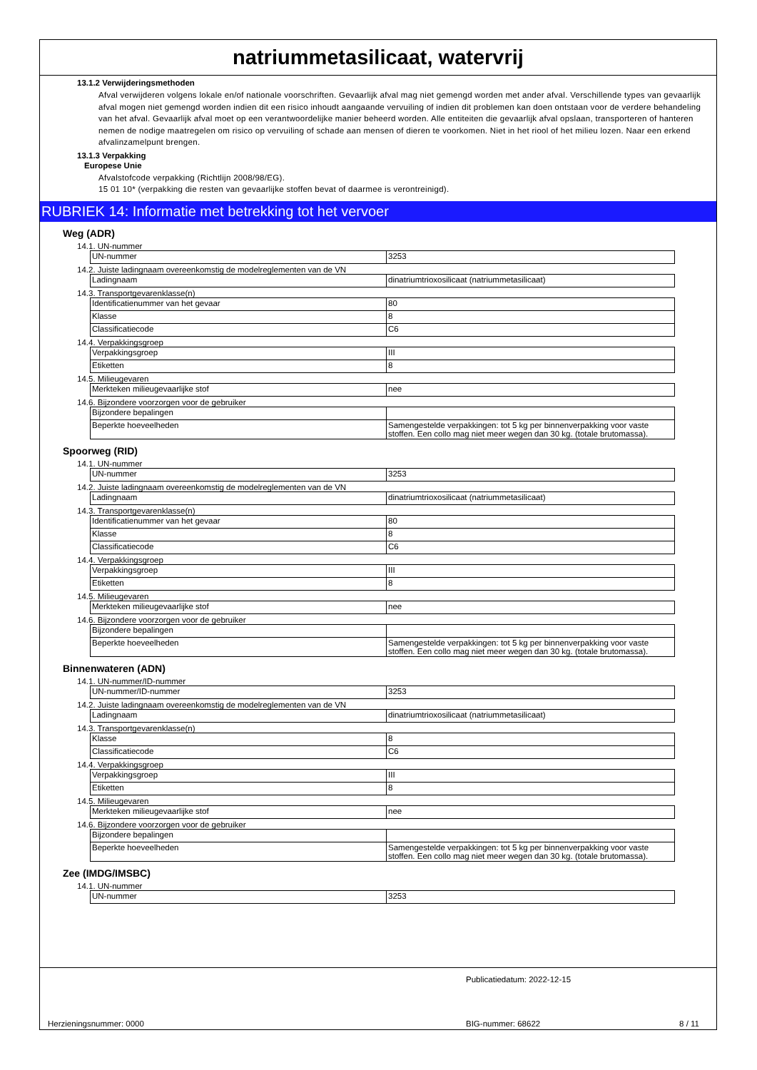natriummetasilicaat, watervrij
13.1.2 Verwijderingsmethoden
Afval verwijderen volgens lokale en/of nationale voorschriften. Gevaarlijk afval mag niet gemengd worden met ander afval. Verschillende types van gevaarlijk afval mogen niet gemengd worden indien dit een risico inhoudt aangaande vervuiling of indien dit problemen kan doen ontstaan voor de verdere behandeling van het afval. Gevaarlijk afval moet op een verantwoordelijke manier beheerd worden. Alle entiteiten die gevaarlijk afval opslaan, transporteren of hanteren nemen de nodige maatregelen om risico op vervuiling of schade aan mensen of dieren te voorkomen. Niet in het riool of het milieu lozen. Naar een erkend afvalinzamelpunt brengen.
13.1.3 Verpakking
Europese Unie
Afvalstofcode verpakking (Richtlijn 2008/98/EG).
15 01 10* (verpakking die resten van gevaarlijke stoffen bevat of daarmee is verontreinigd).
RUBRIEK 14: Informatie met betrekking tot het vervoer
Weg (ADR)
14.1. UN-nummer
| UN-nummer | 3253 |
14.2. Juiste ladingnaam overeenkomstig de modelreglementen van de VN
| Ladingnaam | dinatriumtrioxosilicaat (natriummetasilicaat) |
14.3. Transportgevarenklasse(n)
| Identificatienummer van het gevaar | 80 |
| Klasse | 8 |
| Classificatiecode | C6 |
14.4. Verpakkingsgroep
| Verpakkingsgroep | III |
| Etiketten | 8 |
14.5. Milieugevaren
| Merkteken milieugevaarlijke stof | nee |
14.6. Bijzondere voorzorgen voor de gebruiker
| Bijzondere bepalingen | |
| Beperkte hoeveelheden | Samengestelde verpakkingen: tot 5 kg per binnenverpakking voor vaste stoffen. Een collo mag niet meer wegen dan 30 kg. (totale brutomassa). |
Spoorweg (RID)
14.1. UN-nummer
| UN-nummer | 3253 |
14.2. Juiste ladingnaam overeenkomstig de modelreglementen van de VN
| Ladingnaam | dinatriumtrioxosilicaat (natriummetasilicaat) |
14.3. Transportgevarenklasse(n)
| Identificatienummer van het gevaar | 80 |
| Klasse | 8 |
| Classificatiecode | C6 |
14.4. Verpakkingsgroep
| Verpakkingsgroep | III |
| Etiketten | 8 |
14.5. Milieugevaren
| Merkteken milieugevaarlijke stof | nee |
14.6. Bijzondere voorzorgen voor de gebruiker
| Bijzondere bepalingen | |
| Beperkte hoeveelheden | Samengestelde verpakkingen: tot 5 kg per binnenverpakking voor vaste stoffen. Een collo mag niet meer wegen dan 30 kg. (totale brutomassa). |
Binnenwateren (ADN)
14.1. UN-nummer/ID-nummer
| UN-nummer/ID-nummer | 3253 |
14.2. Juiste ladingnaam overeenkomstig de modelreglementen van de VN
| Ladingnaam | dinatriumtrioxosilicaat (natriummetasilicaat) |
14.3. Transportgevarenklasse(n)
| Klasse | 8 |
| Classificatiecode | C6 |
14.4. Verpakkingsgroep
| Verpakkingsgroep | III |
| Etiketten | 8 |
14.5. Milieugevaren
| Merkteken milieugevaarlijke stof | nee |
14.6. Bijzondere voorzorgen voor de gebruiker
| Bijzondere bepalingen | |
| Beperkte hoeveelheden | Samengestelde verpakkingen: tot 5 kg per binnenverpakking voor vaste stoffen. Een collo mag niet meer wegen dan 30 kg. (totale brutomassa). |
Zee (IMDG/IMSBC)
14.1. UN-nummer
| UN-nummer | 3253 |
Publicatiedatum: 2022-12-15
Herzieningsnummer: 0000 BIG-nummer: 68622 8 / 11